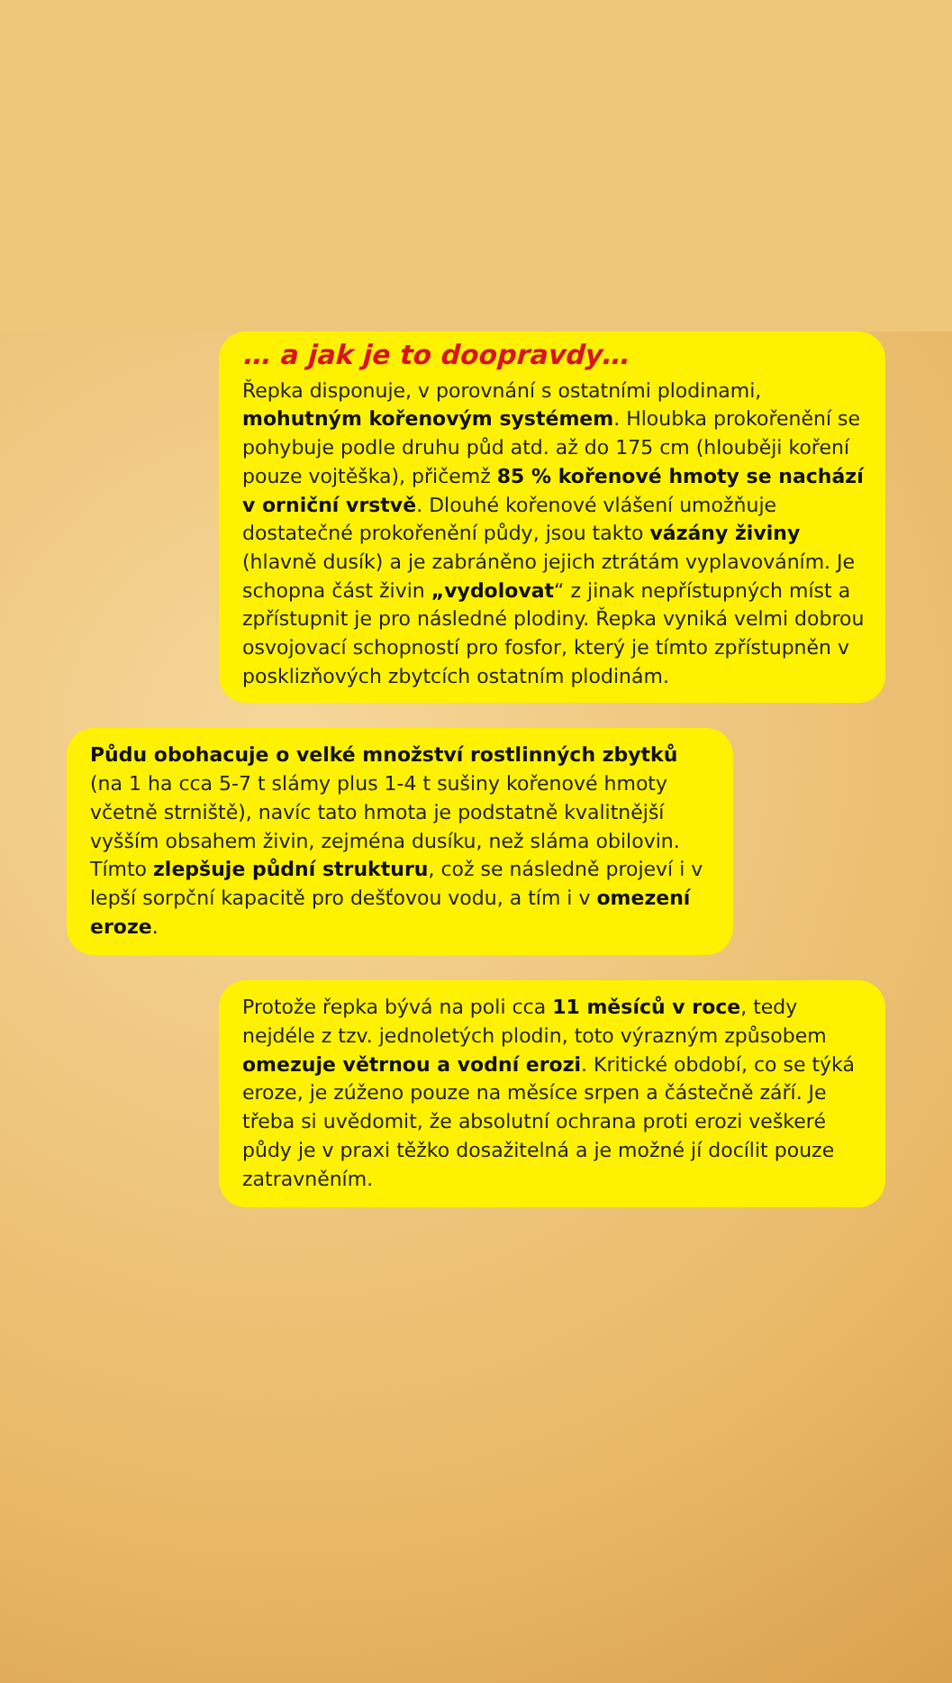… a jak je to doopravdy…
Řepka disponuje, v porovnání s ostatními plodinami, mohutným kořenovým systémem. Hloubka prokořenění se pohybuje podle druhu půd atd. až do 175 cm (hlouběji koření pouze vojtěška), přičemž 85 % kořenové hmoty se nachází v orniční vrstvě. Dlouhé kořenové vlášení umožňuje dostatečné prokořenění půdy, jsou takto vázány živiny (hlavně dusík) a je zabráněno jejich ztrátám vyplavováním. Je schopna část živin „vydolovat“ z jinak nepřístupných míst a zpřístupnit je pro následné plodiny. Řepka vyniká velmi dobrou osvojovací schopností pro fosfor, který je tímto zpřístupněn v posklizňových zbytcích ostatním plodinám.
Půdu obohacuje o velké množství rostlinných zbytků (na 1 ha cca 5-7 t slámy plus 1-4 t sušiny kořenové hmoty včetně strniště), navíc tato hmota je podstatně kvalitnější vyšším obsahem živin, zejména dusíku, než sláma obilovin. Tímto zlepšuje půdní strukturu, což se následně projeví i v lepší sorpční kapacitě pro dešťovou vodu, a tím i v omezení eroze.
Protože řepka bývá na poli cca 11 měsíců v roce, tedy nejdéle z tzv. jednoletých plodin, toto výrazným způsobem omezuje větrnou a vodní erozi. Kritické období, co se týká eroze, je zúženo pouze na měsíce srpen a částečně září. Je třeba si uvědomit, že absolutní ochrana proti erozi veškeré půdy je v praxi těžko dosažitelná a je možné jí docílit pouze zatravněním.